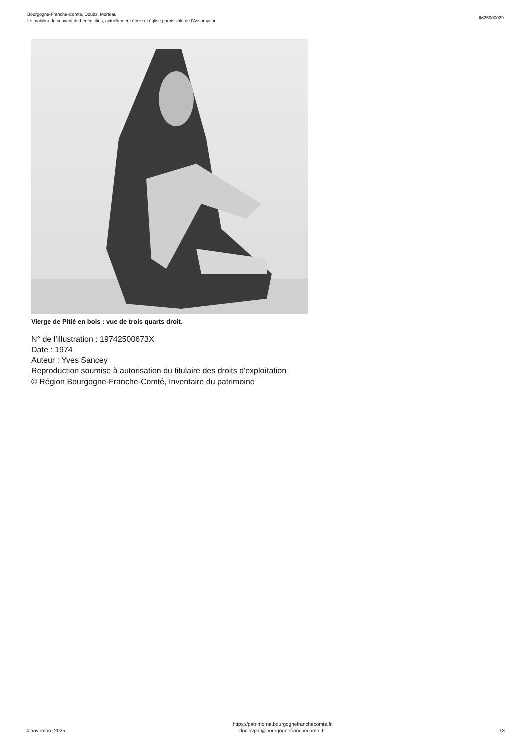Bourgogne-Franche-Comté, Doubs, Morteau
Le mobilier du couvent de bénédictins, actuellement école et église paroissiale de l'Assomption
IM25000029
Vierge de Pitié en bois : vue de trois quarts droit.
N° de l’illustration : 19742500673X
Date : 1974
Auteur : Yves Sancey
Reproduction soumise à autorisation du titulaire des droits d'exploitation
© Région Bourgogne-Franche-Comté, Inventaire du patrimoine
4 novembre 2025
https://patrimoine.bourgognefranchecomte.fr
docinvpat@bourgognefranchecomte.fr
13